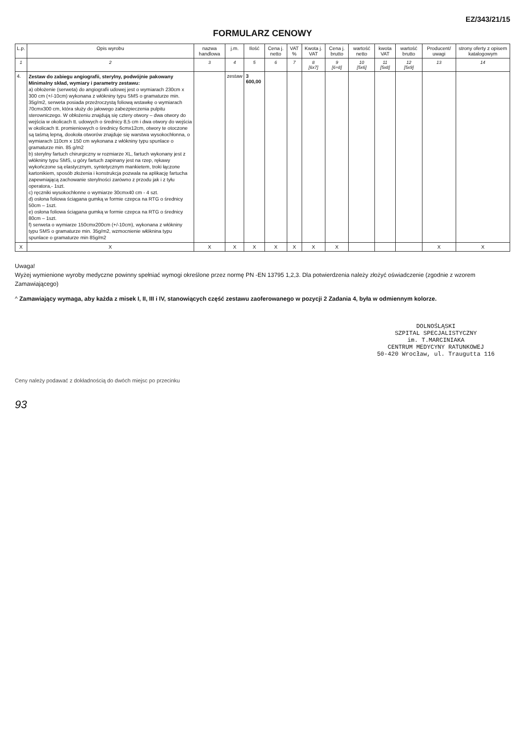EZ/343/21/15
FORMULARZ CENOWY
| L.p. | Opis wyrobu | nazwa handlowa | j.m. | Ilość | Cena j. netto | VAT % | Kwota j. VAT | Cena j. brutto | wartość netto | kwota VAT | wartość brutto | Producent/ uwagi | strony oferty z opisem katalogowym |
| --- | --- | --- | --- | --- | --- | --- | --- | --- | --- | --- | --- | --- | --- |
| 1 | 2 | 3 | 4 | 5 | 6 | 7 | 8 [6x7] | 9 [6+8] | 10 [5x6] | 11 [5x8] | 12 [5x9] | 13 | 14 |
| 4. | Zestaw do zabiegu angiografii, sterylny, podwójnie pakowany Minimalny skład, wymiary i parametry zestawu: a) obłożenie (serweta) do angiografii udowej jest o wymiarach 230cm x 300 cm (+/-10cm) wykonana z włókniny typu SMS o gramaturze min. 35g/m2, serweta posiada przeźroczystą foliową wstawkę o wymiarach 70cmx300 cm, która służy do jałowego zabezpieczenia pulpitu sterowniczego. W obłożeniu znajdują się cztery otwory – dwa otwory do wejścia w okolicach tt. udowych o średnicy 8,5 cm i dwa otwory do wejścia w okolicach tt. promieniowych o średnicy 6cmx12cm, otwory te otoczone są taśmą lepną, dookoła otworów znajduje się warstwa wysokochłonna, o wymiarach 110cm x 150 cm wykonana z włókniny typu spunlace o gramaturze min. 85 g/m2 b) sterylny fartuch chirurgiczny w rozmiarze XL, fartuch wykonany jest z włókniny typu SMS, u góry fartuch zapinany jest na rzep, rękawy wykończone są elastycznym, syntetycznym mankietem, troki łączone kartonikiem, sposób złożenia i konstrukcja pozwala na aplikację fartucha zapewniającą zachowanie sterylności zarówno z przodu jak i z tyłu operatora,- 1szt. c) ręczniki wysokochłonne o wymiarze 30cmx40 cm - 4 szt. d) osłona foliowa ściągana gumką w formie czepca na RTG o średnicy 50cm – 1szt. e) osłona foliowa ściągana gumką w formie czepca na RTG o średnicy 80cm – 1szt. f) serweta o wymiarze 150cmx200cm (+/-10cm), wykonana z włókniny typu SMS o gramaturze min. 35g/m2, wzmocnienie włóknina typu spunlace o gramaturze min 85g/m2 | | zestaw | 3 600,00 | | | | | | | | | |
| X | X | X | X | X | X | X | X | X | | | | X | X |
Uwaga!
Wyżej wymienione wyroby medyczne powinny spełniać wymogi określone przez normę PN -EN 13795 1,2,3. Dla potwierdzenia należy złożyć oświadczenie (zgodnie z wzorem Zamawiającego)
^ Zamawiający wymaga, aby każda z misek I, II, III i IV, stanowiących część zestawu zaoferowanego w pozycji 2 Zadania 4, była w odmiennym kolorze.
DOLNOŚLĄSKI
SZPITAL SPECJALISTYCZNY
im. T.MARCINIAKA
CENTRUM MEDYCYNY RATUNKOWEJ
50-420 Wrocław, ul. Traugutta 116
Ceny należy podawać z dokładnością do dwóch miejsc po przecinku
93